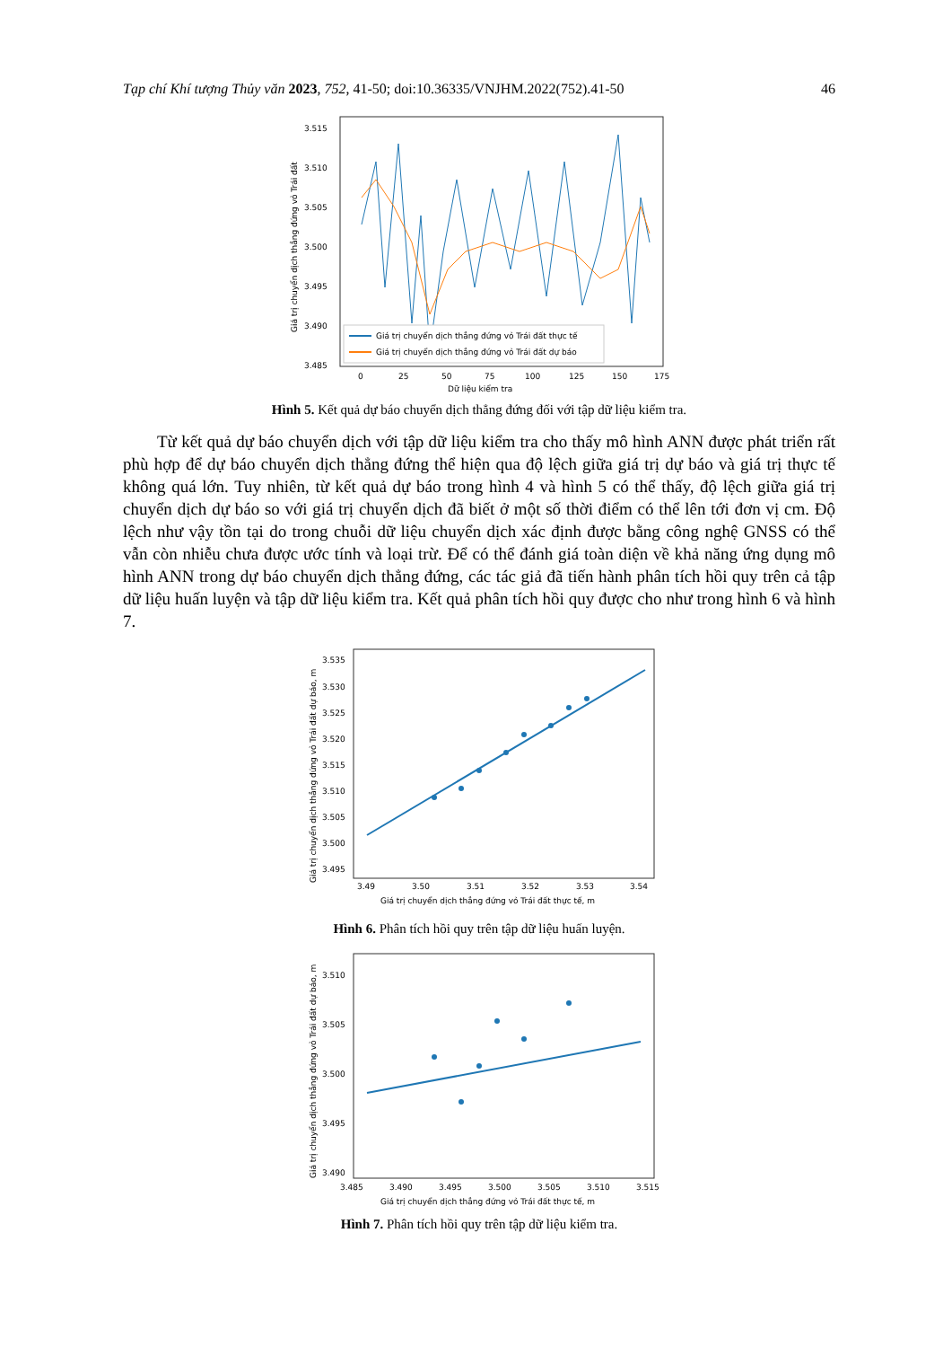Tạp chí Khí tượng Thủy văn 2023, 752, 41-50; doi:10.36335/VNJHM.2022(752).41-50 46
3.515
3.510
3.505
3.500
3.495
3.490
3.485
0
25
50
75
100
125
150
175
Dữ liệu kiểm tra
Giá trị chuyển dịch thẳng đứng vỏ Trái đất
Giá trị chuyển dịch thẳng đứng vỏ Trái đất thực tế
Giá trị chuyển dịch thẳng đứng vỏ Trái đất dự báo
Hình 5. Kết quả dự báo chuyển dịch thẳng đứng đối với tập dữ liệu kiểm tra.
Từ kết quả dự báo chuyển dịch với tập dữ liệu kiểm tra cho thấy mô hình ANN được phát triển rất phù hợp để dự báo chuyển dịch thẳng đứng thể hiện qua độ lệch giữa giá trị dự báo và giá trị thực tế không quá lớn. Tuy nhiên, từ kết quả dự báo trong hình 4 và hình 5 có thể thấy, độ lệch giữa giá trị chuyển dịch dự báo so với giá trị chuyển dịch đã biết ở một số thời điểm có thể lên tới đơn vị cm. Độ lệch như vậy tồn tại do trong chuỗi dữ liệu chuyển dịch xác định được bằng công nghệ GNSS có thể vẫn còn nhiễu chưa được ước tính và loại trừ. Để có thể đánh giá toàn diện về khả năng ứng dụng mô hình ANN trong dự báo chuyển dịch thẳng đứng, các tác giả đã tiến hành phân tích hồi quy trên cả tập dữ liệu huấn luyện và tập dữ liệu kiểm tra. Kết quả phân tích hồi quy được cho như trong hình 6 và hình 7.
3.535
3.530
3.525
3.520
3.515
3.510
3.505
3.500
3.495
3.49
3.50
3.51
3.52
3.53
3.54
Giá trị chuyển dịch thẳng đứng vỏ Trái đất thực tế, m
Giá trị chuyển dịch thẳng đứng vỏ Trái đất dự báo, m
Hình 6. Phân tích hồi quy trên tập dữ liệu huấn luyện.
3.510
3.505
3.500
3.495
3.490
3.485
3.490
3.495
3.500
3.505
3.510
3.515
Giá trị chuyển dịch thẳng đứng vỏ Trái đất thực tế, m
Giá trị chuyển dịch thẳng đứng vỏ Trái đất dự báo, m
Hình 7. Phân tích hồi quy trên tập dữ liệu kiểm tra.